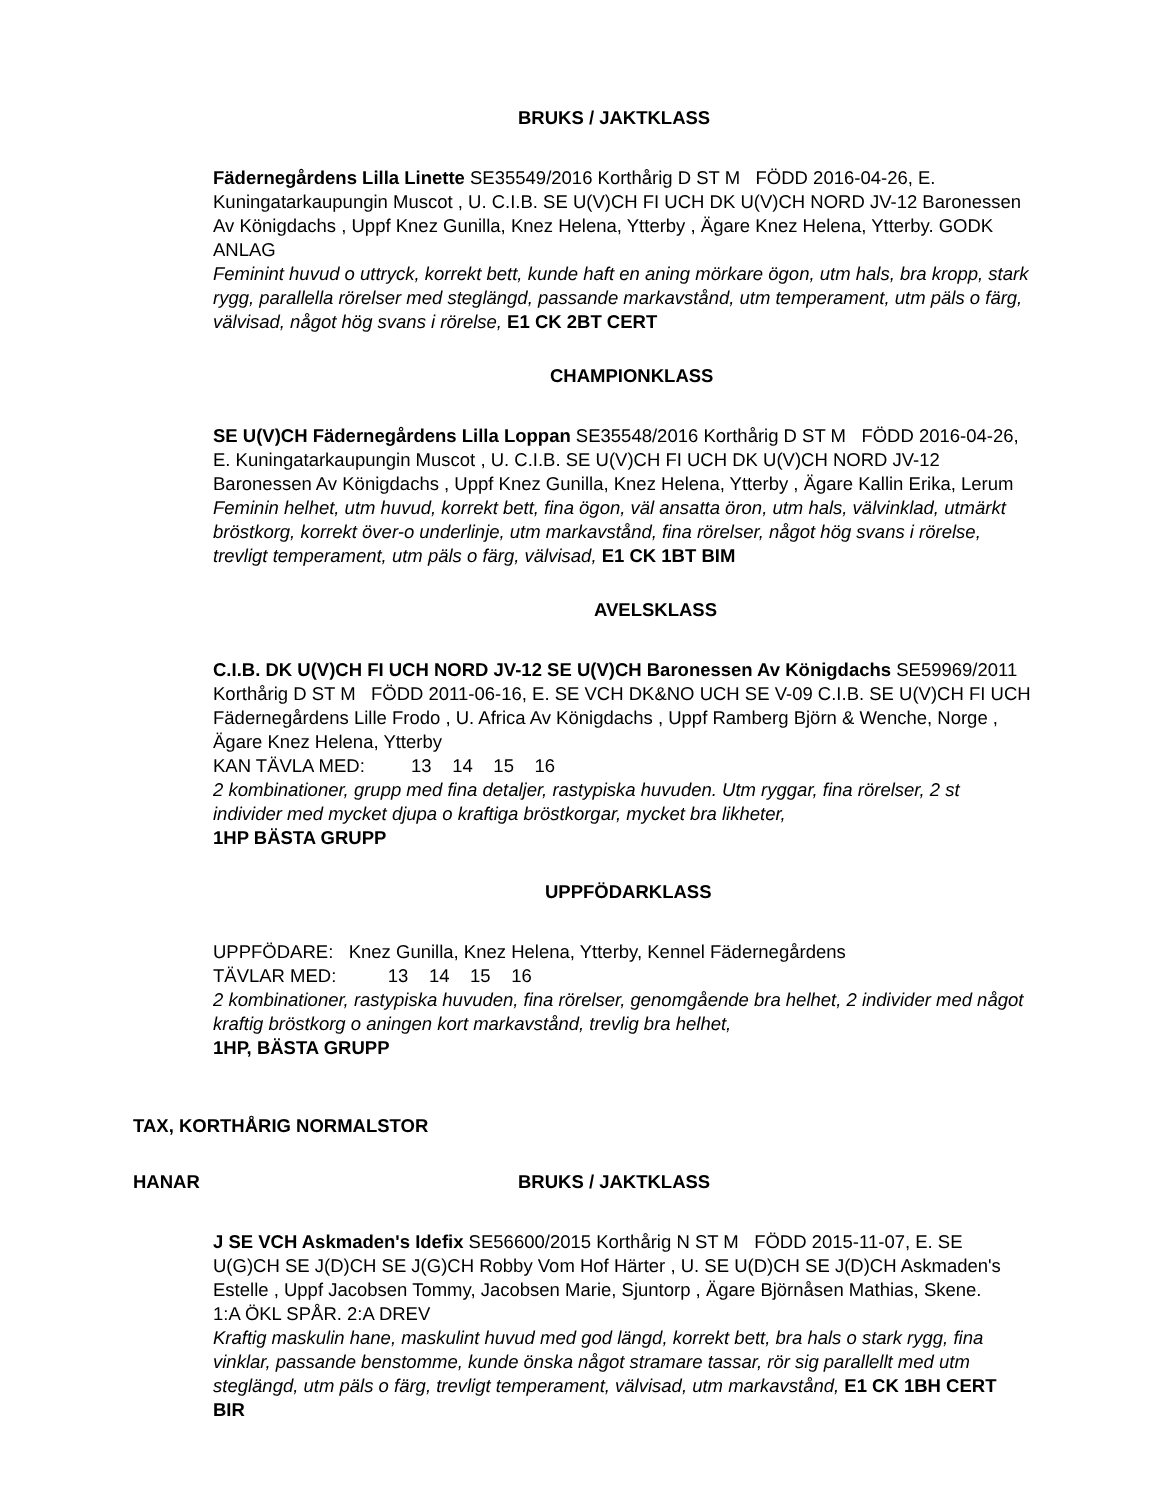BRUKS / JAKTKLASS
Fädernegårdens Lilla Linette SE35549/2016 Korthårig D ST M FÖDD 2016-04-26, E. Kuningatarkaupungin Muscot , U. C.I.B. SE U(V)CH FI UCH DK U(V)CH NORD JV-12 Baronessen Av Königdachs , Uppf Knez Gunilla, Knez Helena, Ytterby , Ägare Knez Helena, Ytterby. GODK ANLAG
Feminint huvud o uttryck, korrekt bett, kunde haft en aning mörkare ögon, utm hals, bra kropp, stark rygg, parallella rörelser med steglängd, passande markavstånd, utm temperament, utm päls o färg, välvisad, något hög svans i rörelse, E1 CK 2BT CERT
CHAMPIONKLASS
SE U(V)CH Fädernegårdens Lilla Loppan SE35548/2016 Korthårig D ST M FÖDD 2016-04-26, E. Kuningatarkaupungin Muscot , U. C.I.B. SE U(V)CH FI UCH DK U(V)CH NORD JV-12 Baronessen Av Königdachs , Uppf Knez Gunilla, Knez Helena, Ytterby , Ägare Kallin Erika, Lerum
Feminin helhet, utm huvud, korrekt bett, fina ögon, väl ansatta öron, utm hals, välvinklad, utmärkt bröstkorg, korrekt över-o underlinje, utm markavstånd, fina rörelser, något hög svans i rörelse, trevligt temperament, utm päls o färg, välvisad, E1 CK 1BT BIM
AVELSKLASS
C.I.B. DK U(V)CH FI UCH NORD JV-12 SE U(V)CH Baronessen Av Königdachs SE59969/2011 Korthårig D ST M FÖDD 2011-06-16, E. SE VCH DK&NO UCH SE V-09 C.I.B. SE U(V)CH FI UCH Fädernegårdens Lille Frodo , U. Africa Av Königdachs , Uppf Ramberg Björn & Wenche, Norge , Ägare Knez Helena, Ytterby
KAN TÄVLA MED: 13 14 15 16
2 kombinationer, grupp med fina detaljer, rastypiska huvuden. Utm ryggar, fina rörelser, 2 st individer med mycket djupa o kraftiga bröstkorgar, mycket bra likheter,
1HP BÄSTA GRUPP
UPPFÖDARKLASS
UPPFÖDARE: Knez Gunilla, Knez Helena, Ytterby, Kennel Fädernegårdens
TÄVLAR MED: 13 14 15 16
2 kombinationer, rastypiska huvuden, fina rörelser, genomgående bra helhet, 2 individer med något kraftig bröstkorg o aningen kort markavstånd, trevlig bra helhet,
1HP, BÄSTA GRUPP
TAX, KORTHÅRIG NORMALSTOR
HANAR BRUKS / JAKTKLASS
J SE VCH Askmaden's Idefix SE56600/2015 Korthårig N ST M FÖDD 2015-11-07, E. SE U(G)CH SE J(D)CH SE J(G)CH Robby Vom Hof Härter , U. SE U(D)CH SE J(D)CH Askmaden's Estelle , Uppf Jacobsen Tommy, Jacobsen Marie, Sjuntorp , Ägare Björnåsen Mathias, Skene.
1:A ÖKL SPÅR. 2:A DREV
Kraftig maskulin hane, maskulint huvud med god längd, korrekt bett, bra hals o stark rygg, fina vinklar, passande benstomme, kunde önska något stramare tassar, rör sig parallellt med utm steglängd, utm päls o färg, trevligt temperament, välvisad, utm markavstånd, E1 CK 1BH CERT BIR